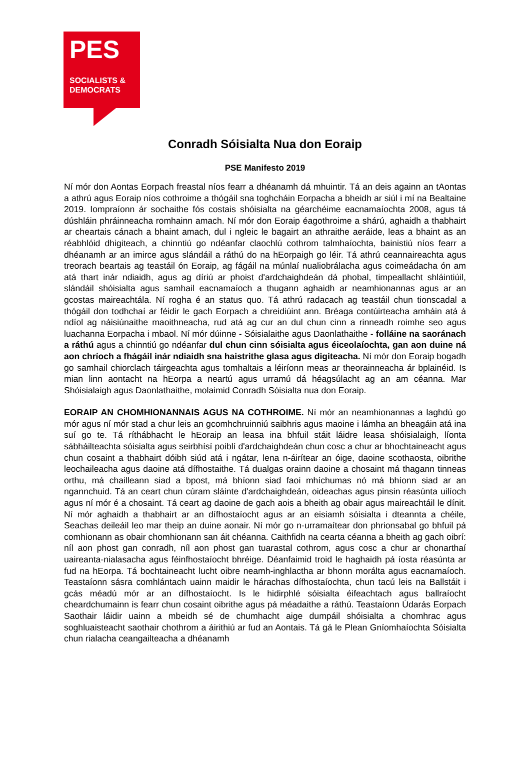PES
SOCIALISTS &
DEMOCRATS
Conradh Sóisialta Nua don Eoraip
PSE Manifesto 2019
Ní mór don Aontas Eorpach freastal níos fearr a dhéanamh dá mhuintir. Tá an deis againn an tAontas a athrú agus Eoraip níos cothroime a thógáil sna toghcháin Eorpacha a bheidh ar siúl i mí na Bealtaine 2019. Iompraíonn ár sochaithe fós costais shóisialta na géarchéime eacnamaíochta 2008, agus tá dúshláin phráinneacha romhainn amach. Ní mór don Eoraip éagothroime a shárú, aghaidh a thabhairt ar cheartais cánach a bhaint amach, dul i ngleic le bagairt an athraithe aeráide, leas a bhaint as an réabhlóid dhigiteach, a chinntiú go ndéanfar claochlú cothrom talmhaíochta, bainistiú níos fearr a dhéanamh ar an imirce agus slándáil a ráthú do na hEorpaigh go léir. Tá athrú ceannaireachta agus treorach beartais ag teastáil ón Eoraip, ag fágáil na múnlaí nualiobrálacha agus coimeádacha ón am atá thart inár ndiaidh, agus ag díriú ar phoist d'ardchaighdeán dá phobal, timpeallacht shláintiúil, slándáil shóisialta agus samhail eacnamaíoch a thugann aghaidh ar neamhionannas agus ar an gcostas maireachtála. Ní rogha é an status quo. Tá athrú radacach ag teastáil chun tionscadal a thógáil don todhchaí ar féidir le gach Eorpach a chreidiúint ann. Bréaga contúirteacha amháin atá á ndíol ag náisiúnaithe maoithneacha, rud atá ag cur an dul chun cinn a rinneadh roimhe seo agus luachanna Eorpacha i mbaol. Ní mór dúinne - Sóisialaithe agus Daonlathaithe - folláine na saoránach a ráthú agus a chinntiú go ndéanfar dul chun cinn sóisialta agus éiceolaíochta, gan aon duine ná aon chríoch a fhágáil inár ndiaidh sna haistrithe glasa agus digiteacha. Ní mór don Eoraip bogadh go samhail chiorclach táirgeachta agus tomhaltais a léiríonn meas ar theorainneacha ár bplainéid. Is mian linn aontacht na hEorpa a neartú agus urramú dá héagsúlacht ag an am céanna. Mar Shóisialaigh agus Daonlathaithe, molaimid Conradh Sóisialta nua don Eoraip.
EORAIP AN CHOMHIONANNAIS AGUS NA COTHROIME. Ní mór an neamhionannas a laghdú go mór agus ní mór stad a chur leis an gcomhchruinniú saibhris agus maoine i lámha an bheagáin atá ina suí go te. Tá ríthábhacht le hEoraip an leasa ina bhfuil stáit láidre leasa shóisialaigh, líonta sábháilteachta sóisialta agus seirbhísí poiblí d'ardchaighdeán chun cosc a chur ar bhochtaineacht agus chun cosaint a thabhairt dóibh siúd atá i ngátar, lena n-áirítear an óige, daoine scothaosta, oibrithe leochaileacha agus daoine atá dífhostaithe. Tá dualgas orainn daoine a chosaint má thagann tinneas orthu, má chailleann siad a bpost, má bhíonn siad faoi mhíchumas nó má bhíonn siad ar an ngannchuid. Tá an ceart chun cúram sláinte d'ardchaighdeán, oideachas agus pinsin réasúnta uilíoch agus ní mór é a chosaint. Tá ceart ag daoine de gach aois a bheith ag obair agus maireachtáil le dínit. Ní mór aghaidh a thabhairt ar an dífhostaíocht agus ar an eisiamh sóisialta i dteannta a chéile, Seachas deileáil leo mar theip an duine aonair. Ní mór go n-urramaítear don phrionsabal go bhfuil pá comhionann as obair chomhionann san áit chéanna. Caithfidh na cearta céanna a bheith ag gach oibrí: níl aon phost gan conradh, níl aon phost gan tuarastal cothrom, agus cosc a chur ar chonarthaí uaireanta-nialasacha agus féinfhostaíocht bhréige. Déanfaimid troid le haghaidh pá íosta réasúnta ar fud na hEorpa. Tá bochtaineacht lucht oibre neamh-inghlactha ar bhonn morálta agus eacnamaíoch. Teastaíonn sásra comhlántach uainn maidir le hárachas dífhostaíochta, chun tacú leis na Ballstáit i gcás méadú mór ar an dífhostaíocht. Is le hidirphlé sóisialta éifeachtach agus ballraíocht cheardchumainn is fearr chun cosaint oibrithe agus pá méadaithe a ráthú. Teastaíonn Údarás Eorpach Saothair láidir uainn a mbeidh sé de chumhacht aige dumpáil shóisialta a chomhrac agus soghluaisteacht saothair chothrom a áirithiú ar fud an Aontais. Tá gá le Plean Gníomhaíochta Sóisialta chun rialacha ceangailteacha a dhéanamh